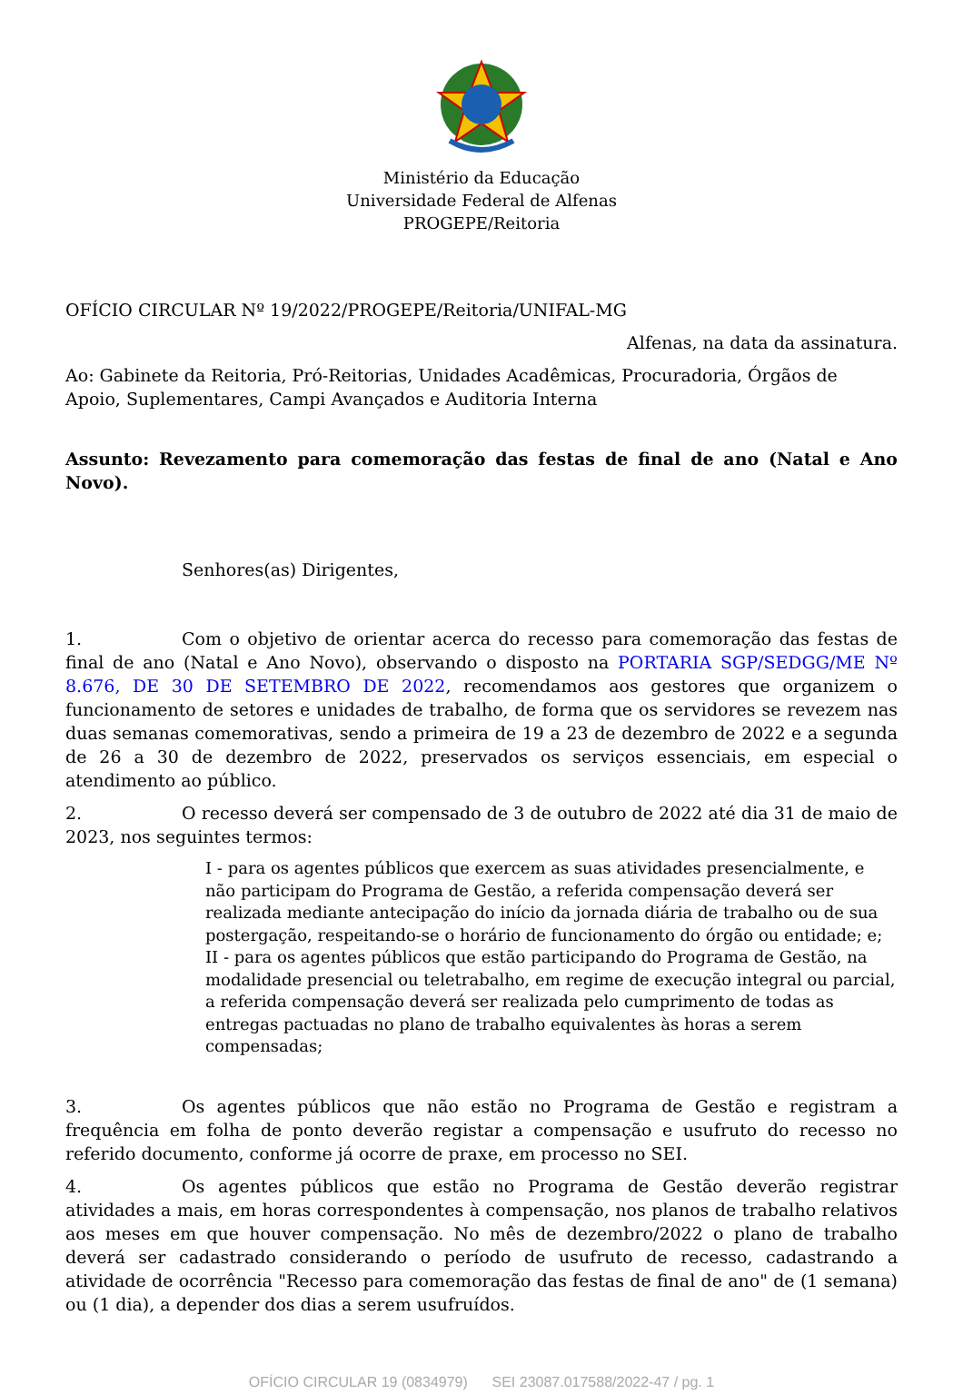Ministério da Educação
Universidade Federal de Alfenas
PROGEPE/Reitoria
OFÍCIO CIRCULAR Nº 19/2022/PROGEPE/Reitoria/UNIFAL-MG
Alfenas, na data da assinatura.
Ao: Gabinete da Reitoria, Pró-Reitorias, Unidades Acadêmicas, Procuradoria, Órgãos de Apoio, Suplementares, Campi Avançados e Auditoria Interna
Assunto: Revezamento para comemoração das festas de final de ano (Natal e Ano Novo).
Senhores(as) Dirigentes,
1. Com o objetivo de orientar acerca do recesso para comemoração das festas de final de ano (Natal e Ano Novo), observando o disposto na PORTARIA SGP/SEDGG/ME Nº 8.676, DE 30 DE SETEMBRO DE 2022, recomendamos aos gestores que organizem o funcionamento de setores e unidades de trabalho, de forma que os servidores se revezem nas duas semanas comemorativas, sendo a primeira de 19 a 23 de dezembro de 2022 e a segunda de 26 a 30 de dezembro de 2022, preservados os serviços essenciais, em especial o atendimento ao público.
2. O recesso deverá ser compensado de 3 de outubro de 2022 até dia 31 de maio de 2023, nos seguintes termos:
I - para os agentes públicos que exercem as suas atividades presencialmente, e não participam do Programa de Gestão, a referida compensação deverá ser realizada mediante antecipação do início da jornada diária de trabalho ou de sua postergação, respeitando-se o horário de funcionamento do órgão ou entidade; e;
II - para os agentes públicos que estão participando do Programa de Gestão, na modalidade presencial ou teletrabalho, em regime de execução integral ou parcial, a referida compensação deverá ser realizada pelo cumprimento de todas as entregas pactuadas no plano de trabalho equivalentes às horas a serem compensadas;
3. Os agentes públicos que não estão no Programa de Gestão e registram a frequência em folha de ponto deverão registar a compensação e usufruto do recesso no referido documento, conforme já ocorre de praxe, em processo no SEI.
4. Os agentes públicos que estão no Programa de Gestão deverão registrar atividades a mais, em horas correspondentes à compensação, nos planos de trabalho relativos aos meses em que houver compensação. No mês de dezembro/2022 o plano de trabalho deverá ser cadastrado considerando o período de usufruto de recesso, cadastrando a atividade de ocorrência "Recesso para comemoração das festas de final de ano" de (1 semana) ou (1 dia), a depender dos dias a serem usufruídos.
OFÍCIO CIRCULAR 19 (0834979) SEI 23087.017588/2022-47 / pg. 1